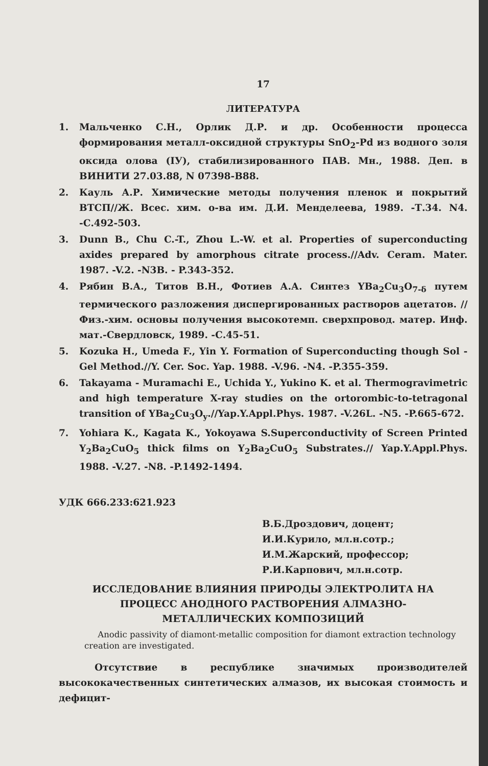17
ЛИТЕРАТУРА
1. Мальченко С.Н., Орлик Д.Р. и др. Особенности процесса формирования металл-оксидной структуры SnO<sub>2</sub>-Pd из водного золя оксида олова (IУ), стабилизированного ПАВ. Мн., 1988. Деп. в ВИНИТИ 27.03.88, N 07398-В88.
2. Кауль А.Р. Химические методы получения пленок и покрытий ВТСП//Ж. Всес. хим. о-ва им. Д.И. Менделеева, 1989. -Т.34. N4. -С.492-503.
3. Dunn B., Chu C.-T., Zhou L.-W. et al. Properties of superconducting axides prepared by amorphous citrate process.//Adv. Ceram. Mater. 1987. -V.2. -N3B. - P.343-352.
4. Рябин В.А., Титов В.Н., Фотиев А.А. Синтез YBa<sub>2</sub>Cu<sub>3</sub>O<sub>7-δ</sub> путем термического разложения диспергированных растворов ацетатов. //Физ.-хим. основы получения высокотемп. сверхпровод. матер. Инф. мат.-Свердловск, 1989. -С.45-51.
5. Kozuka H., Umeda F., Yin Y. Formation of Superconducting though Sol - Gel Method.//Y. Cer. Soc. Yap. 1988. -V.96. -N4. -P.355-359.
6. Takayama - Muramachi E., Uchida Y., Yukino K. et al. Thermogravimetric and high temperature X-ray studies on the ortorombic-to-tetragonal transition of YBa<sub>2</sub>Cu<sub>3</sub>O<sub>y</sub>.//Yap.Y.Appl.Phys. 1987. -V.26L. -N5. -P.665-672.
7. Yohiara K., Kagata K., Yokoyawa S.Superconductivity of Screen Printed Y<sub>2</sub>Ba<sub>2</sub>CuO<sub>5</sub> thick films on Y<sub>2</sub>Ba<sub>2</sub>CuO<sub>5</sub> Substrates.// Yap.Y.Appl.Phys. 1988. -V.27. -N8. -P.1492-1494.
УДК 666.233:621.923
В.Б.Дроздович, доцент;
И.И.Курило, мл.н.сотр.;
И.М.Жарский, профессор;
Р.И.Карпович, мл.н.сотр.
ИССЛЕДОВАНИЕ ВЛИЯНИЯ ПРИРОДЫ ЭЛЕКТРОЛИТА НА
ПРОЦЕСС АНОДНОГО РАСТВОРЕНИЯ АЛМАЗНО-
МЕТАЛЛИЧЕСКИХ КОМПОЗИЦИЙ
Anodic passivity of diamont-metallic composition for diamont extraction technology creation are investigated.
Отсутствие в республике значимых производителей высококачественных синтетических алмазов, их высокая стоимость и дефицит-